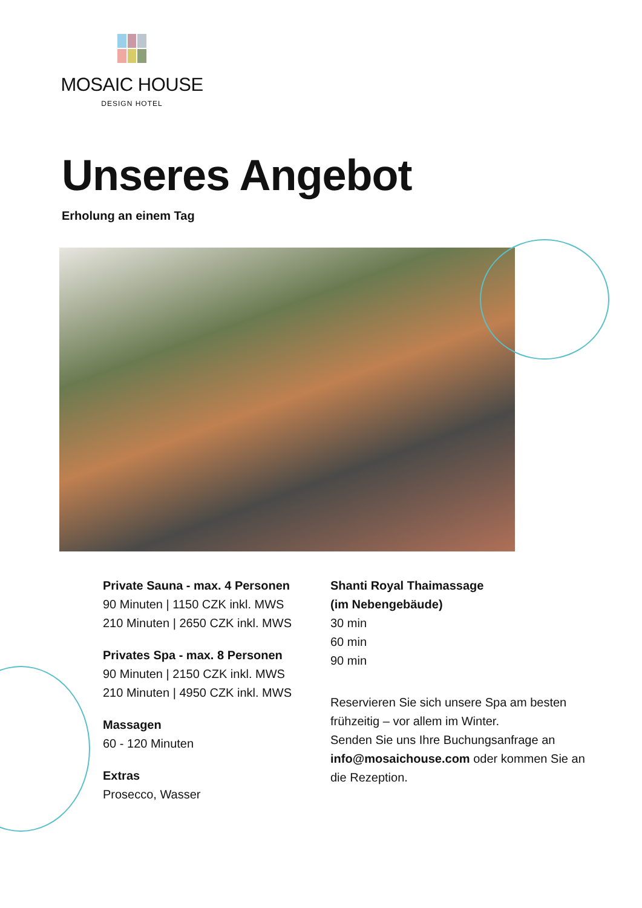MOSAIC HOUSE
DESIGN HOTEL
Unseres Angebot
Erholung an einem Tag
Private Sauna - max. 4 Personen
90 Minuten | 1150 CZK inkl. MWS
210 Minuten | 2650 CZK inkl. MWS
Privates Spa - max. 8 Personen
90 Minuten | 2150 CZK inkl. MWS
210 Minuten | 4950 CZK inkl. MWS
Massagen
60 - 120 Minuten
Extras
Prosecco, Wasser
Shanti Royal Thaimassage
(im Nebengebäude)
30 min
60 min
90 min
Reservieren Sie sich unsere Spa am besten frühzeitig – vor allem im Winter.
Senden Sie uns Ihre Buchungsanfrage an info@mosaichouse.com oder kommen Sie an die Rezeption.